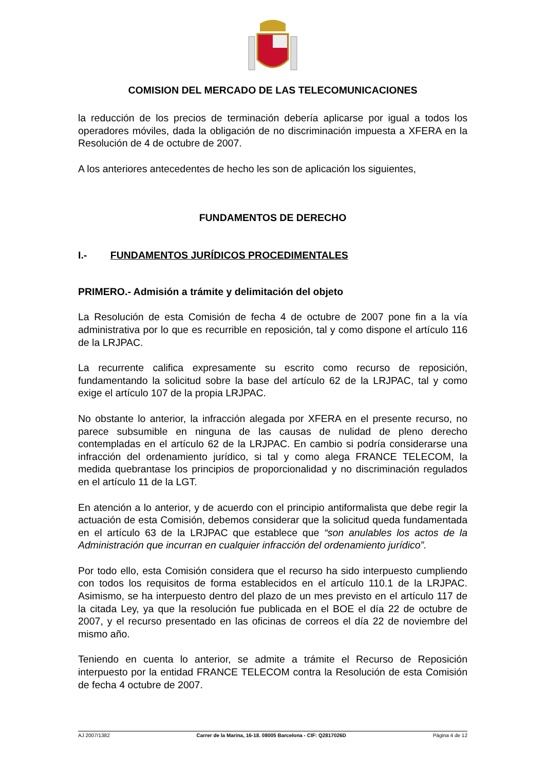COMISION DEL MERCADO DE LAS TELECOMUNICACIONES
la reducción de los precios de terminación debería aplicarse por igual a todos los operadores móviles, dada la obligación de no discriminación impuesta a XFERA en la Resolución de 4 de octubre de 2007.
A los anteriores antecedentes de hecho les son de aplicación los siguientes,
FUNDAMENTOS DE DERECHO
I.- FUNDAMENTOS JURÍDICOS PROCEDIMENTALES
PRIMERO.- Admisión a trámite y delimitación del objeto
La Resolución de esta Comisión de fecha 4 de octubre de 2007 pone fin a la vía administrativa por lo que es recurrible en reposición, tal y como dispone el artículo 116 de la LRJPAC.
La recurrente califica expresamente su escrito como recurso de reposición, fundamentando la solicitud sobre la base del artículo 62 de la LRJPAC, tal y como exige el artículo 107 de la propia LRJPAC.
No obstante lo anterior, la infracción alegada por XFERA en el presente recurso, no parece subsumible en ninguna de las causas de nulidad de pleno derecho contempladas en el artículo 62 de la LRJPAC. En cambio si podría considerarse una infracción del ordenamiento jurídico, si tal y como alega FRANCE TELECOM, la medida quebrantase los principios de proporcionalidad y no discriminación regulados en el artículo 11 de la LGT.
En atención a lo anterior, y de acuerdo con el principio antiformalista que debe regir la actuación de esta Comisión, debemos considerar que la solicitud queda fundamentada en el artículo 63 de la LRJPAC que establece que “son anulables los actos de la Administración que incurran en cualquier infracción del ordenamiento jurídico”.
Por todo ello, esta Comisión considera que el recurso ha sido interpuesto cumpliendo con todos los requisitos de forma establecidos en el artículo 110.1 de la LRJPAC. Asimismo, se ha interpuesto dentro del plazo de un mes previsto en el artículo 117 de la citada Ley, ya que la resolución fue publicada en el BOE el día 22 de octubre de 2007, y el recurso presentado en las oficinas de correos el día 22 de noviembre del mismo año.
Teniendo en cuenta lo anterior, se admite a trámite el Recurso de Reposición interpuesto por la entidad FRANCE TELECOM contra la Resolución de esta Comisión de fecha 4 octubre de 2007.
AJ 2007/1382 Carrer de la Marina, 16-18. 08005 Barcelona - CIF: Q2817026D Página 4 de 12